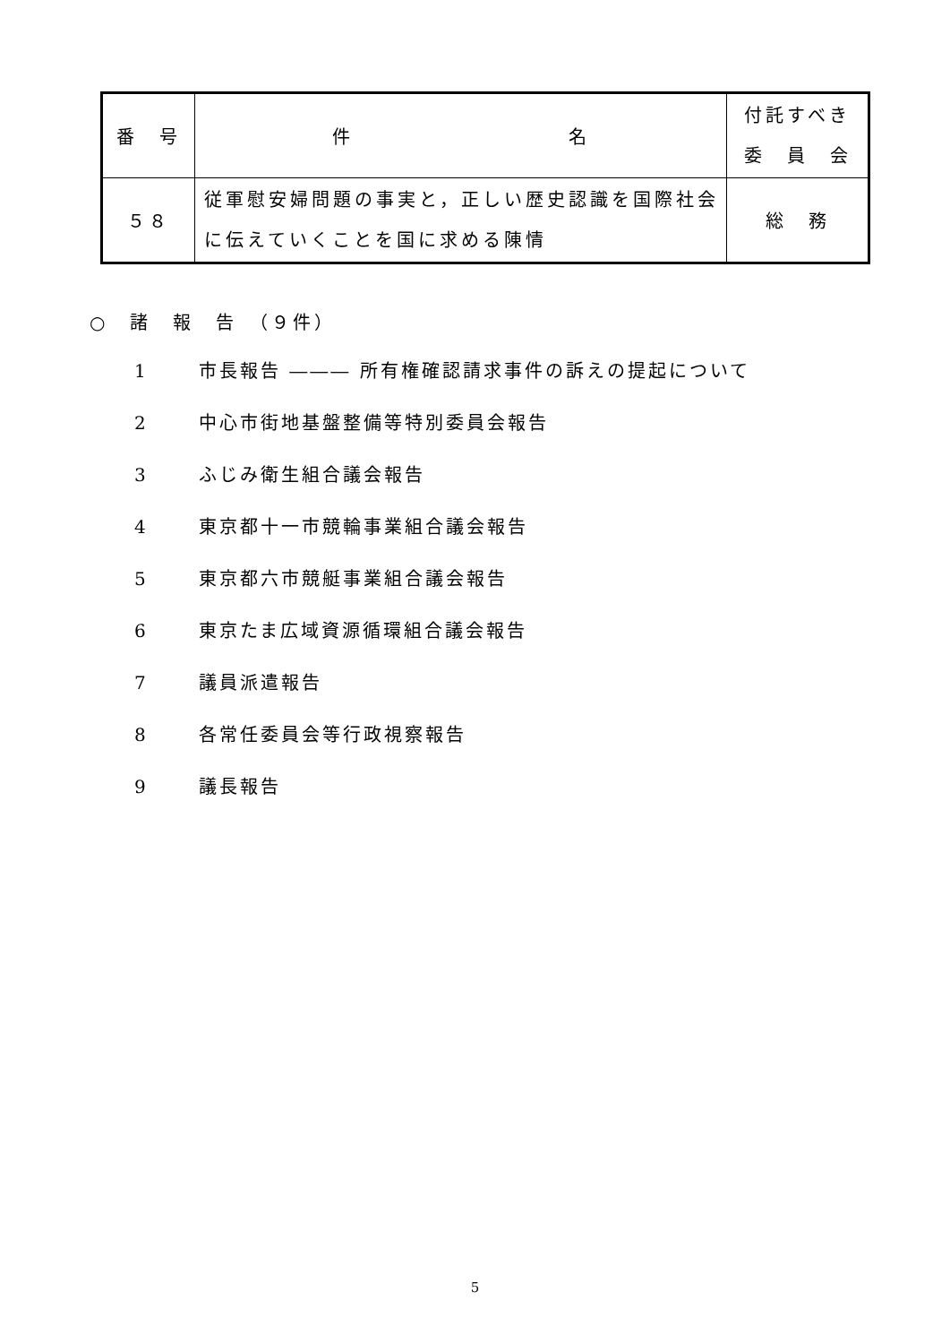| 番 号 | 件 名 | 付託すべき 委 員 会 |
| --- | --- | --- |
| ５８ | 従軍慰安婦問題の事実と，正しい歴史認識を国際社会に伝えていくことを国に求める陳情 | 総 務 |
○　諸　報　告　（９件）
1 市長報告 ――― 所有権確認請求事件の訴えの提起について
2 中心市街地基盤整備等特別委員会報告
3 ふじみ衛生組合議会報告
4 東京都十一市競輪事業組合議会報告
5 東京都六市競艇事業組合議会報告
6 東京たま広域資源循環組合議会報告
7 議員派遣報告
8 各常任委員会等行政視察報告
9 議長報告
5